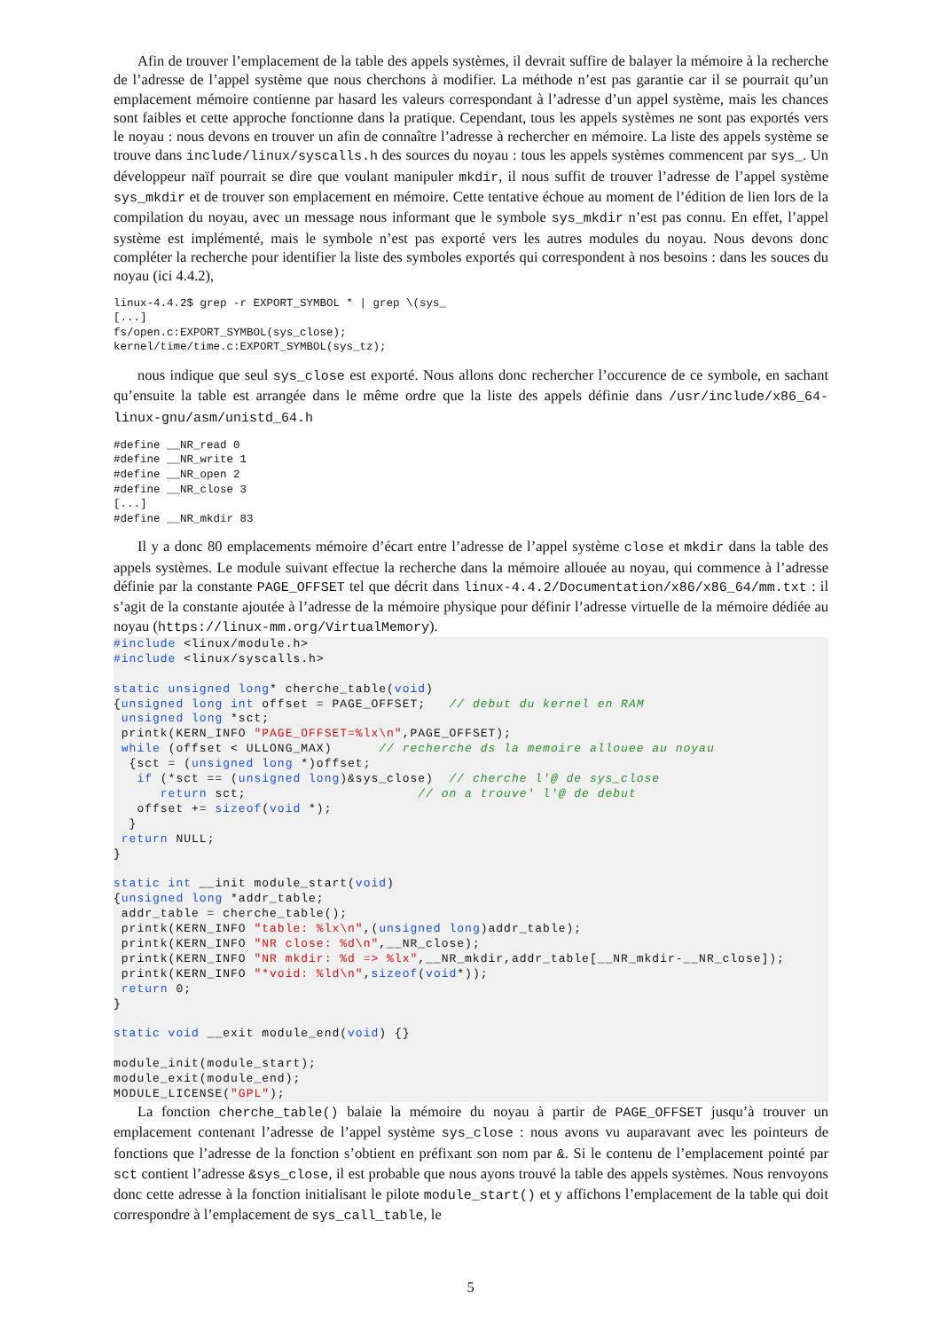Afin de trouver l’emplacement de la table des appels systèmes, il devrait suffire de balayer la mémoire à la recherche de l’adresse de l’appel système que nous cherchons à modifier. La méthode n’est pas garantie car il se pourrait qu’un emplacement mémoire contienne par hasard les valeurs correspondant à l’adresse d’un appel système, mais les chances sont faibles et cette approche fonctionne dans la pratique. Cependant, tous les appels systèmes ne sont pas exportés vers le noyau : nous devons en trouver un afin de connaître l’adresse à rechercher en mémoire. La liste des appels système se trouve dans include/linux/syscalls.h des sources du noyau : tous les appels systèmes commencent par sys_. Un développeur naïf pourrait se dire que voulant manipuler mkdir, il nous suffit de trouver l’adresse de l’appel système sys_mkdir et de trouver son emplacement en mémoire. Cette tentative échoue au moment de l’édition de lien lors de la compilation du noyau, avec un message nous informant que le symbole sys_mkdir n’est pas connu. En effet, l’appel système est implémenté, mais le symbole n’est pas exporté vers les autres modules du noyau. Nous devons donc compléter la recherche pour identifier la liste des symboles exportés qui correspondent à nos besoins : dans les souces du noyau (ici 4.4.2),
linux-4.4.2$ grep -r EXPORT_SYMBOL * | grep \(sys_
[...]
fs/open.c:EXPORT_SYMBOL(sys_close);
kernel/time/time.c:EXPORT_SYMBOL(sys_tz);
nous indique que seul sys_close est exporté. Nous allons donc rechercher l’occurence de ce symbole, en sachant qu’ensuite la table est arrangée dans le même ordre que la liste des appels définie dans /usr/include/x86_64-linux-gnu/asm/unistd_64.h
#define __NR_read 0
#define __NR_write 1
#define __NR_open 2
#define __NR_close 3
[...]
#define __NR_mkdir 83
Il y a donc 80 emplacements mémoire d’écart entre l’adresse de l’appel système close et mkdir dans la table des appels systèmes. Le module suivant effectue la recherche dans la mémoire allouée au noyau, qui commence à l’adresse définie par la constante PAGE_OFFSET tel que décrit dans linux-4.4.2/Documentation/x86/x86_64/mm.txt : il s’agit de la constante ajoutée à l’adresse de la mémoire physique pour définir l’adresse virtuelle de la mémoire dédiée au noyau (https://linux-mm.org/VirtualMemory).
#include <linux/module.h> #include <linux/syscalls.h> static unsigned long* cherche_table(void) {unsigned long int offset = PAGE_OFFSET; // debut du kernel en RAM unsigned long *sct; printk(KERN_INFO "PAGE_OFFSET=%lx\n",PAGE_OFFSET); while (offset < ULLONG_MAX) // recherche ds la memoire allouee au noyau {sct = (unsigned long *)offset; if (*sct == (unsigned long)&sys_close) // cherche l'@ de sys_close return sct; // on a trouve' l'@ de debut offset += sizeof(void *); } return NULL; } static int __init module_start(void) {unsigned long *addr_table; addr_table = cherche_table(); printk(KERN_INFO "table: %lx\n",(unsigned long)addr_table); printk(KERN_INFO "NR close: %d\n",__NR_close); printk(KERN_INFO "NR mkdir: %d => %lx",__NR_mkdir,addr_table[__NR_mkdir-__NR_close]); printk(KERN_INFO "*void: %ld\n",sizeof(void*)); return 0; } static void __exit module_end(void) {} module_init(module_start); module_exit(module_end); MODULE_LICENSE("GPL");
La fonction cherche_table() balaie la mémoire du noyau à partir de PAGE_OFFSET jusqu’à trouver un emplacement contenant l’adresse de l’appel système sys_close : nous avons vu auparavant avec les pointeurs de fonctions que l’adresse de la fonction s’obtient en préfixant son nom par &. Si le contenu de l’emplacement pointé par sct contient l’adresse &sys_close, il est probable que nous ayons trouvé la table des appels systèmes. Nous renvoyons donc cette adresse à la fonction initialisant le pilote module_start() et y affichons l’emplacement de la table qui doit correspondre à l’emplacement de sys_call_table, le
5